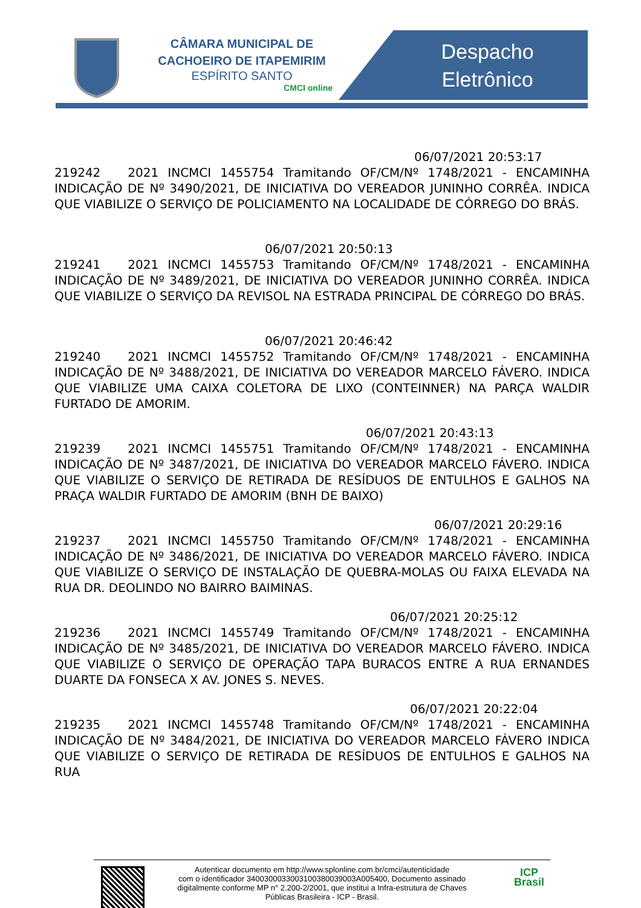CÂMARA MUNICIPAL DE
CACHOEIRO DE ITAPEMIRIM
ESPÍRITO SANTO
CMCI online
Despacho
Eletrônico
06/07/2021 20:53:17
219242 2021 INCMCI 1455754 Tramitando OF/CM/Nº 1748/2021 - ENCAMINHA INDICAÇÃO DE Nº 3490/2021, DE INICIATIVA DO VEREADOR JUNINHO CORRÊA. INDICA QUE VIABILIZE O SERVIÇO DE POLICIAMENTO NA LOCALIDADE DE CÓRREGO DO BRÁS.
06/07/2021 20:50:13
219241 2021 INCMCI 1455753 Tramitando OF/CM/Nº 1748/2021 - ENCAMINHA INDICAÇÃO DE Nº 3489/2021, DE INICIATIVA DO VEREADOR JUNINHO CORRÊA. INDICA QUE VIABILIZE O SERVIÇO DA REVISOL NA ESTRADA PRINCIPAL DE CÓRREGO DO BRÁS.
06/07/2021 20:46:42
219240 2021 INCMCI 1455752 Tramitando OF/CM/Nº 1748/2021 - ENCAMINHA INDICAÇÃO DE Nº 3488/2021, DE INICIATIVA DO VEREADOR MARCELO FÁVERO. INDICA QUE VIABILIZE UMA CAIXA COLETORA DE LIXO (CONTEINNER) NA PARÇA WALDIR FURTADO DE AMORIM.
06/07/2021 20:43:13
219239 2021 INCMCI 1455751 Tramitando OF/CM/Nº 1748/2021 - ENCAMINHA INDICAÇÃO DE Nº 3487/2021, DE INICIATIVA DO VEREADOR MARCELO FÁVERO. INDICA QUE VIABILIZE O SERVIÇO DE RETIRADA DE RESÍDUOS DE ENTULHOS E GALHOS NA PRAÇA WALDIR FURTADO DE AMORIM (BNH DE BAIXO)
06/07/2021 20:29:16
219237 2021 INCMCI 1455750 Tramitando OF/CM/Nº 1748/2021 - ENCAMINHA INDICAÇÃO DE Nº 3486/2021, DE INICIATIVA DO VEREADOR MARCELO FÁVERO. INDICA QUE VIABILIZE O SERVIÇO DE INSTALAÇÃO DE QUEBRA-MOLAS OU FAIXA ELEVADA NA RUA DR. DEOLINDO NO BAIRRO BAIMINAS.
06/07/2021 20:25:12
219236 2021 INCMCI 1455749 Tramitando OF/CM/Nº 1748/2021 - ENCAMINHA INDICAÇÃO DE Nº 3485/2021, DE INICIATIVA DO VEREADOR MARCELO FÁVERO. INDICA QUE VIABILIZE O SERVIÇO DE OPERAÇÃO TAPA BURACOS ENTRE A RUA ERNANDES DUARTE DA FONSECA X AV. JONES S. NEVES.
06/07/2021 20:22:04
219235 2021 INCMCI 1455748 Tramitando OF/CM/Nº 1748/2021 - ENCAMINHA INDICAÇÃO DE Nº 3484/2021, DE INICIATIVA DO VEREADOR MARCELO FÁVERO INDICA QUE VIABILIZE O SERVIÇO DE RETIRADA DE RESÍDUOS DE ENTULHOS E GALHOS NA RUA
Autenticar documento em http://www.splonline.com.br/cmci/autenticidade
com o identificador 3400300033003100380039003A005400, Documento assinado
digitalmente conforme MP n° 2.200-2/2001, que institui a Infra-estrutura de Chaves
Públicas Brasileira - ICP - Brasil.
ICP
Brasil